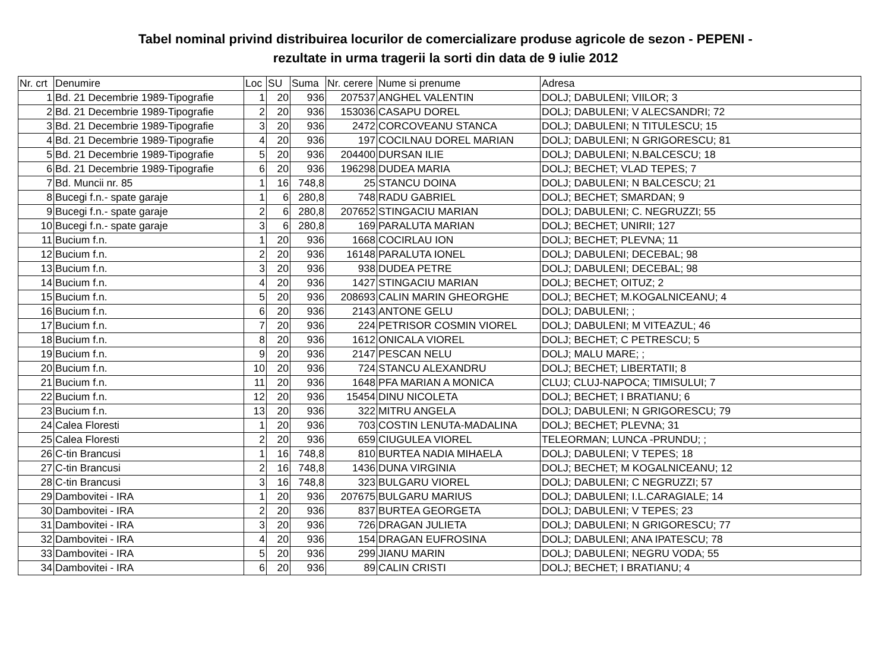Tabel nominal privind distribuirea locurilor de comercializare produse agricole de sezon - PEPENI -
rezultate in urma tragerii la sorti din data de 9 iulie 2012
| Nr. crt | Denumire | Loc | SU | Suma | Nr. cerere | Nume si prenume | Adresa |
| --- | --- | --- | --- | --- | --- | --- | --- |
| 1 | Bd. 21 Decembrie 1989-Tipografie | 1 | 20 | 936 | 207537 | ANGHEL VALENTIN | DOLJ; DABULENI; VIILOR; 3 |
| 2 | Bd. 21 Decembrie 1989-Tipografie | 2 | 20 | 936 | 153036 | CASAPU DOREL | DOLJ; DABULENI; V ALECSANDRI; 72 |
| 3 | Bd. 21 Decembrie 1989-Tipografie | 3 | 20 | 936 | 2472 | CORCOVEANU STANCA | DOLJ; DABULENI; N TITULESCU; 15 |
| 4 | Bd. 21 Decembrie 1989-Tipografie | 4 | 20 | 936 | 197 | COCILNAU DOREL MARIAN | DOLJ; DABULENI; N GRIGORESCU; 81 |
| 5 | Bd. 21 Decembrie 1989-Tipografie | 5 | 20 | 936 | 204400 | DURSAN ILIE | DOLJ; DABULENI; N.BALCESCU; 18 |
| 6 | Bd. 21 Decembrie 1989-Tipografie | 6 | 20 | 936 | 196298 | DUDEA MARIA | DOLJ; BECHET; VLAD TEPES; 7 |
| 7 | Bd. Muncii nr. 85 | 1 | 16 | 748,8 | 25 | STANCU DOINA | DOLJ; DABULENI; N BALCESCU; 21 |
| 8 | Bucegi f.n.- spate garaje | 1 | 6 | 280,8 | 748 | RADU GABRIEL | DOLJ; BECHET; SMARDAN; 9 |
| 9 | Bucegi f.n.- spate garaje | 2 | 6 | 280,8 | 207652 | STINGACIU MARIAN | DOLJ; DABULENI; C. NEGRUZZI; 55 |
| 10 | Bucegi f.n.- spate garaje | 3 | 6 | 280,8 | 169 | PARALUTA MARIAN | DOLJ; BECHET; UNIRII; 127 |
| 11 | Bucium f.n. | 1 | 20 | 936 | 1668 | COCIRLAU ION | DOLJ; BECHET; PLEVNA; 11 |
| 12 | Bucium f.n. | 2 | 20 | 936 | 16148 | PARALUTA IONEL | DOLJ; DABULENI; DECEBAL; 98 |
| 13 | Bucium f.n. | 3 | 20 | 936 | 938 | DUDEA PETRE | DOLJ; DABULENI; DECEBAL; 98 |
| 14 | Bucium f.n. | 4 | 20 | 936 | 1427 | STINGACIU MARIAN | DOLJ; BECHET; OITUZ; 2 |
| 15 | Bucium f.n. | 5 | 20 | 936 | 208693 | CALIN MARIN GHEORGHE | DOLJ; BECHET; M.KOGALNICEANU; 4 |
| 16 | Bucium f.n. | 6 | 20 | 936 | 2143 | ANTONE GELU | DOLJ; DABULENI; ; |
| 17 | Bucium f.n. | 7 | 20 | 936 | 224 | PETRISOR COSMIN VIOREL | DOLJ; DABULENI; M VITEAZUL; 46 |
| 18 | Bucium f.n. | 8 | 20 | 936 | 1612 | ONICALA VIOREL | DOLJ; BECHET; C PETRESCU; 5 |
| 19 | Bucium f.n. | 9 | 20 | 936 | 2147 | PESCAN NELU | DOLJ; MALU MARE; ; |
| 20 | Bucium f.n. | 10 | 20 | 936 | 724 | STANCU ALEXANDRU | DOLJ; BECHET; LIBERTATII; 8 |
| 21 | Bucium f.n. | 11 | 20 | 936 | 1648 | PFA MARIAN A MONICA | CLUJ; CLUJ-NAPOCA; TIMISULUI; 7 |
| 22 | Bucium f.n. | 12 | 20 | 936 | 15454 | DINU NICOLETA | DOLJ; BECHET; I BRATIANU; 6 |
| 23 | Bucium f.n. | 13 | 20 | 936 | 322 | MITRU ANGELA | DOLJ; DABULENI; N GRIGORESCU; 79 |
| 24 | Calea Floresti | 1 | 20 | 936 | 703 | COSTIN LENUTA-MADALINA | DOLJ; BECHET; PLEVNA; 31 |
| 25 | Calea Floresti | 2 | 20 | 936 | 659 | CIUGULEA VIOREL | TELEORMAN; LUNCA -PRUNDU; ; |
| 26 | C-tin Brancusi | 1 | 16 | 748,8 | 810 | BURTEA NADIA MIHAELA | DOLJ; DABULENI; V TEPES; 18 |
| 27 | C-tin Brancusi | 2 | 16 | 748,8 | 1436 | DUNA VIRGINIA | DOLJ; BECHET; M KOGALNICEANU; 12 |
| 28 | C-tin Brancusi | 3 | 16 | 748,8 | 323 | BULGARU VIOREL | DOLJ; DABULENI; C NEGRUZZI; 57 |
| 29 | Dambovitei - IRA | 1 | 20 | 936 | 207675 | BULGARU MARIUS | DOLJ; DABULENI; I.L.CARAGIALE; 14 |
| 30 | Dambovitei - IRA | 2 | 20 | 936 | 837 | BURTEA GEORGETA | DOLJ; DABULENI; V TEPES; 23 |
| 31 | Dambovitei - IRA | 3 | 20 | 936 | 726 | DRAGAN JULIETA | DOLJ; DABULENI; N GRIGORESCU; 77 |
| 32 | Dambovitei - IRA | 4 | 20 | 936 | 154 | DRAGAN EUFROSINA | DOLJ; DABULENI; ANA IPATESCU; 78 |
| 33 | Dambovitei - IRA | 5 | 20 | 936 | 299 | JIANU MARIN | DOLJ; DABULENI; NEGRU VODA; 55 |
| 34 | Dambovitei - IRA | 6 | 20 | 936 | 89 | CALIN CRISTI | DOLJ; BECHET; I BRATIANU; 4 |